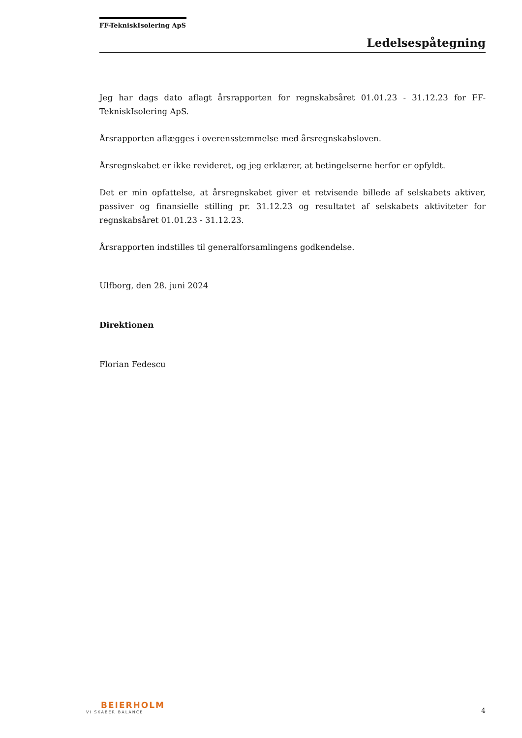FF-TekniskIsolering ApS
Ledelsespåtegning
Jeg har dags dato aflagt årsrapporten for regnskabsåret 01.01.23 - 31.12.23 for FF-TekniskIsolering ApS.
Årsrapporten aflægges i overensstemmelse med årsregnskabsloven.
Årsregnskabet er ikke revideret, og jeg erklærer, at betingelserne herfor er opfyldt.
Det er min opfattelse, at årsregnskabet giver et retvisende billede af selskabets aktiver, passiver og finansielle stilling pr. 31.12.23 og resultatet af selskabets aktiviteter for regnskabsåret 01.01.23 - 31.12.23.
Årsrapporten indstilles til generalforsamlingens godkendelse.
Ulfborg, den 28. juni 2024
Direktionen
Florian Fedescu
BEIERHOLM
VI SKABER BALANCE
4